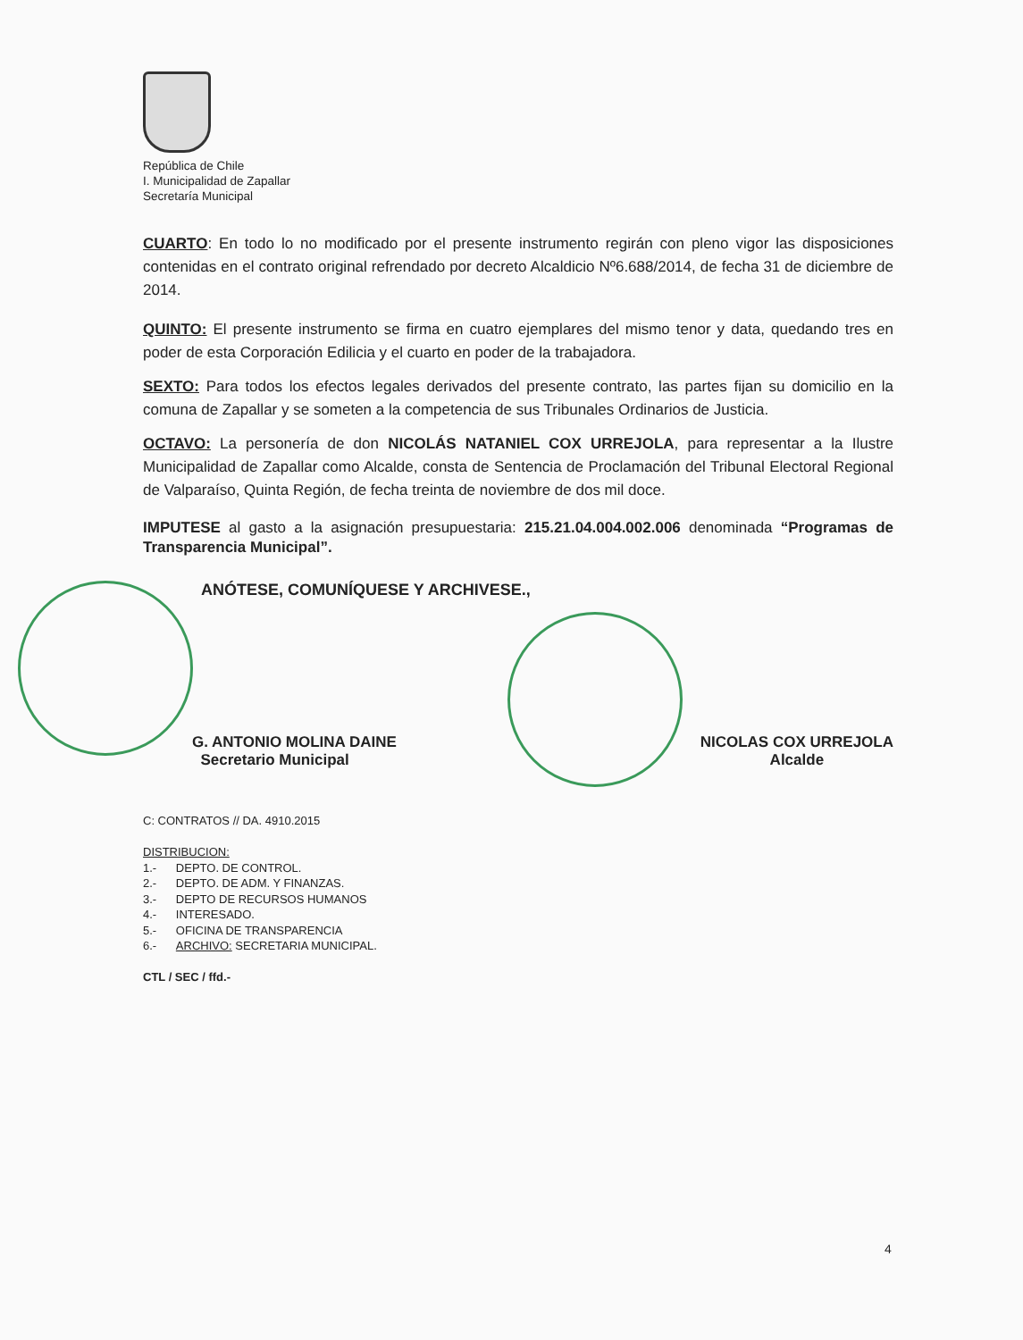República de Chile
I. Municipalidad de Zapallar
Secretaría Municipal
CUARTO: En todo lo no modificado por el presente instrumento regirán con pleno vigor las disposiciones contenidas en el contrato original refrendado por decreto Alcaldicio Nº6.688/2014, de fecha 31 de diciembre de 2014.
QUINTO: El presente instrumento se firma en cuatro ejemplares del mismo tenor y data, quedando tres en poder de esta Corporación Edilicia y el cuarto en poder de la trabajadora.
SEXTO: Para todos los efectos legales derivados del presente contrato, las partes fijan su domicilio en la comuna de Zapallar y se someten a la competencia de sus Tribunales Ordinarios de Justicia.
OCTAVO: La personería de don NICOLÁS NATANIEL COX URREJOLA, para representar a la Ilustre Municipalidad de Zapallar como Alcalde, consta de Sentencia de Proclamación del Tribunal Electoral Regional de Valparaíso, Quinta Región, de fecha treinta de noviembre de dos mil doce.
IMPUTESE al gasto a la asignación presupuestaria: 215.21.04.004.002.006 denominada “Programas de Transparencia Municipal”.
ANÓTESE, COMUNÍQUESE Y ARCHIVESE.,
G. ANTONIO MOLINA DAINE
Secretario Municipal
NICOLAS COX URREJOLA
Alcalde
C: CONTRATOS // DA. 4910.2015
DISTRIBUCION:
1.- DEPTO. DE CONTROL.
2.- DEPTO. DE ADM. Y FINANZAS.
3.- DEPTO DE RECURSOS HUMANOS
4.- INTERESADO.
5.- OFICINA DE TRANSPARENCIA
6.- ARCHIVO: SECRETARIA MUNICIPAL.
CTL / SEC / ffd.-
4